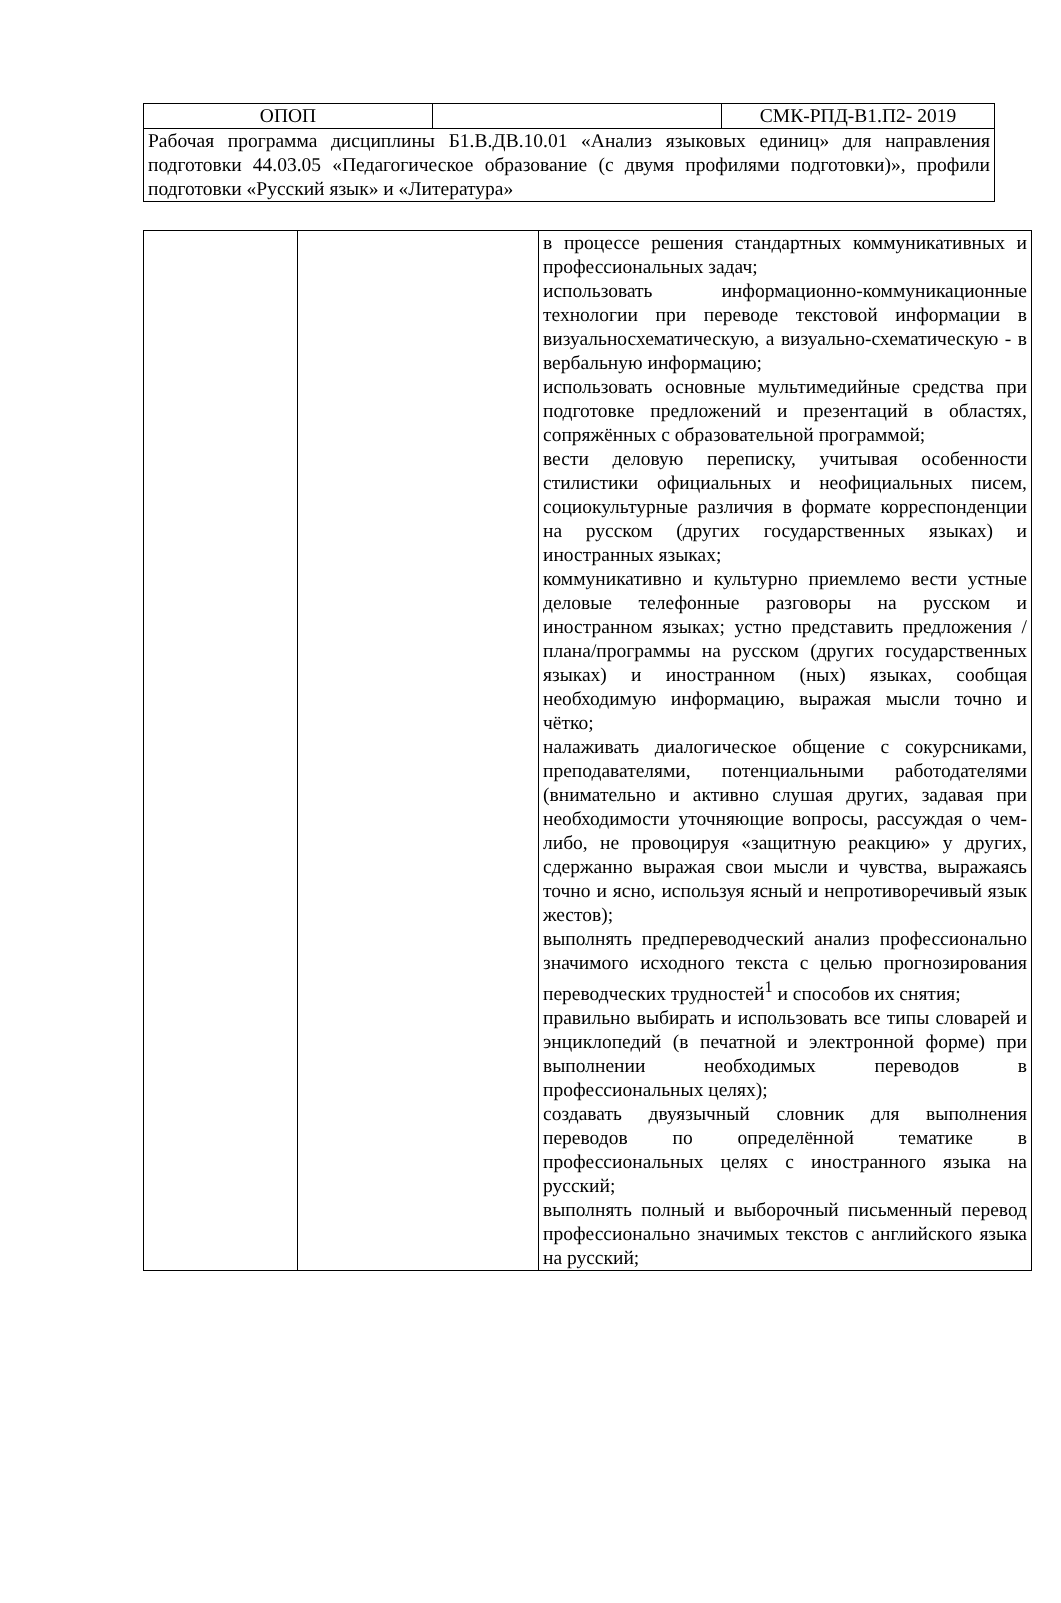| ОПОП | | СМК-РПД-В1.П2- 2019 |
| Рабочая программа дисциплины Б1.В.ДВ.10.01 «Анализ языковых единиц» для направления подготовки 44.03.05 «Педагогическое образование (с двумя профилями подготовки)», профили подготовки «Русский язык» и «Литература» | | |
| | | в процессе решения стандартных коммуникативных и профессиональных задач; использовать информационно-коммуникационные технологии при переводе текстовой информации в визуальносхематическую, а визуально-схематическую - в вербальную информацию; использовать основные мультимедийные средства при подготовке предложений и презентаций в областях, сопряжённых с образовательной программой; вести деловую переписку, учитывая особенности стилистики официальных и неофициальных писем, социокультурные различия в формате корреспонденции на русском (других государственных языках) и иностранных языках; коммуникативно и культурно приемлемо вести устные деловые телефонные разговоры на русском и иностранном языках; устно представить предложения /плана/программы на русском (других государственных языках) и иностранном (ных) языках, сообщая необходимую информацию, выражая мысли точно и чётко; налаживать диалогическое общение с сокурсниками, преподавателями, потенциальными работодателями (внимательно и активно слушая других, задавая при необходимости уточняющие вопросы, рассуждая о чем-либо, не провоцируя «защитную реакцию» у других, сдержанно выражая свои мысли и чувства, выражаясь точно и ясно, используя ясный и непротиворечивый язык жестов); выполнять предпереводческий анализ профессионально значимого исходного текста с целью прогнозирования переводческих трудностей<sup>1</sup> и способов их снятия; правильно выбирать и использовать все типы словарей и энциклопедий (в печатной и электронной форме) при выполнении необходимых переводов в профессиональных целях); создавать двуязычный словник для выполнения переводов по определённой тематике в профессиональных целях с иностранного языка на русский; выполнять полный и выборочный письменный перевод профессионально значимых текстов с английского языка на русский; |